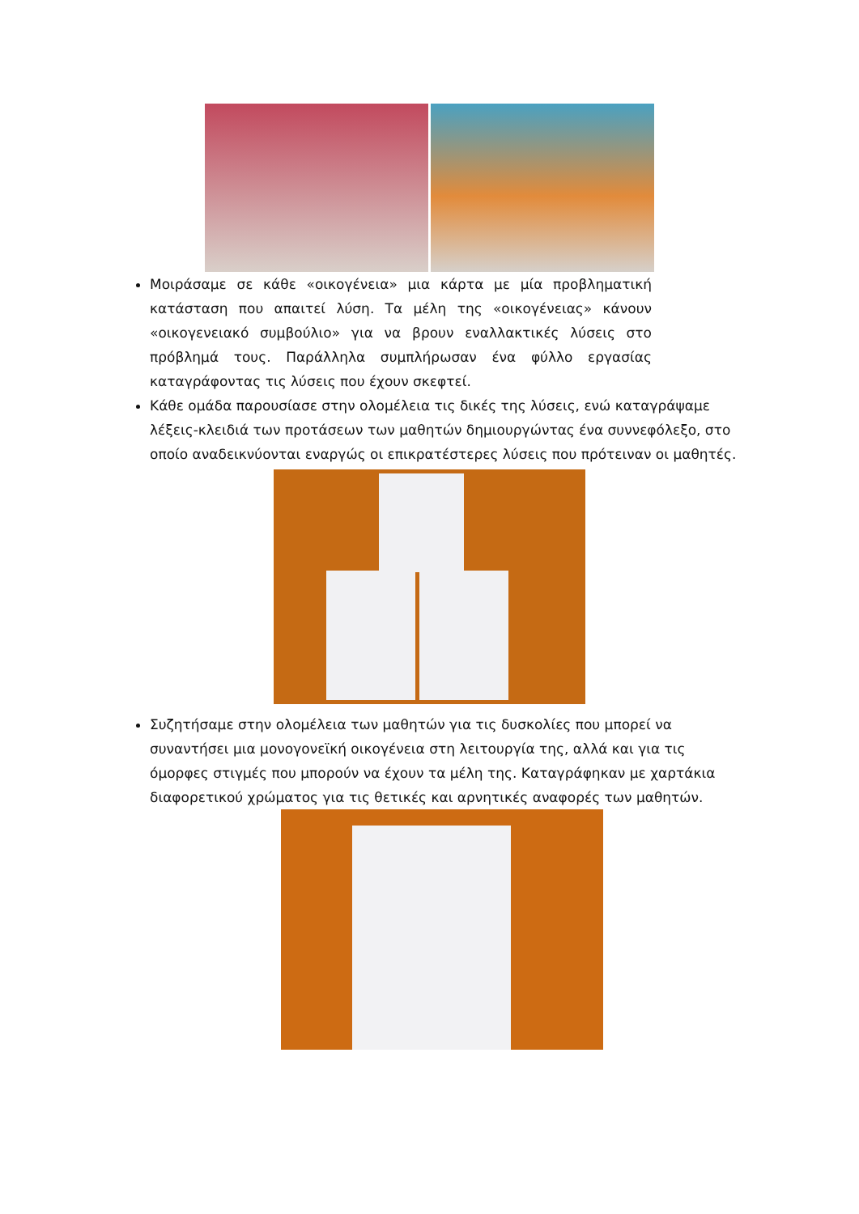Μοιράσαμε σε κάθε «οικογένεια» μια κάρτα με μία προβληματική κατάσταση που απαιτεί λύση. Τα μέλη της «οικογένειας» κάνουν «οικογενειακό συμβούλιο» για να βρουν εναλλακτικές λύσεις στο πρόβλημά τους. Παράλληλα συμπλήρωσαν ένα φύλλο εργασίας καταγράφοντας τις λύσεις που έχουν σκεφτεί.
Κάθε ομάδα παρουσίασε στην ολομέλεια τις δικές της λύσεις, ενώ καταγράψαμε λέξεις-κλειδιά των προτάσεων των μαθητών δημιουργώντας ένα συννεφόλεξο, στο οποίο αναδεικνύονται εναργώς οι επικρατέστερες λύσεις που πρότειναν οι μαθητές.
Συζητήσαμε στην ολομέλεια των μαθητών για τις δυσκολίες που μπορεί να συναντήσει μια μονογονεϊκή οικογένεια στη λειτουργία της, αλλά και για τις όμορφες στιγμές που μπορούν να έχουν τα μέλη της. Καταγράφηκαν με χαρτάκια διαφορετικού χρώματος για τις θετικές και αρνητικές αναφορές των μαθητών.